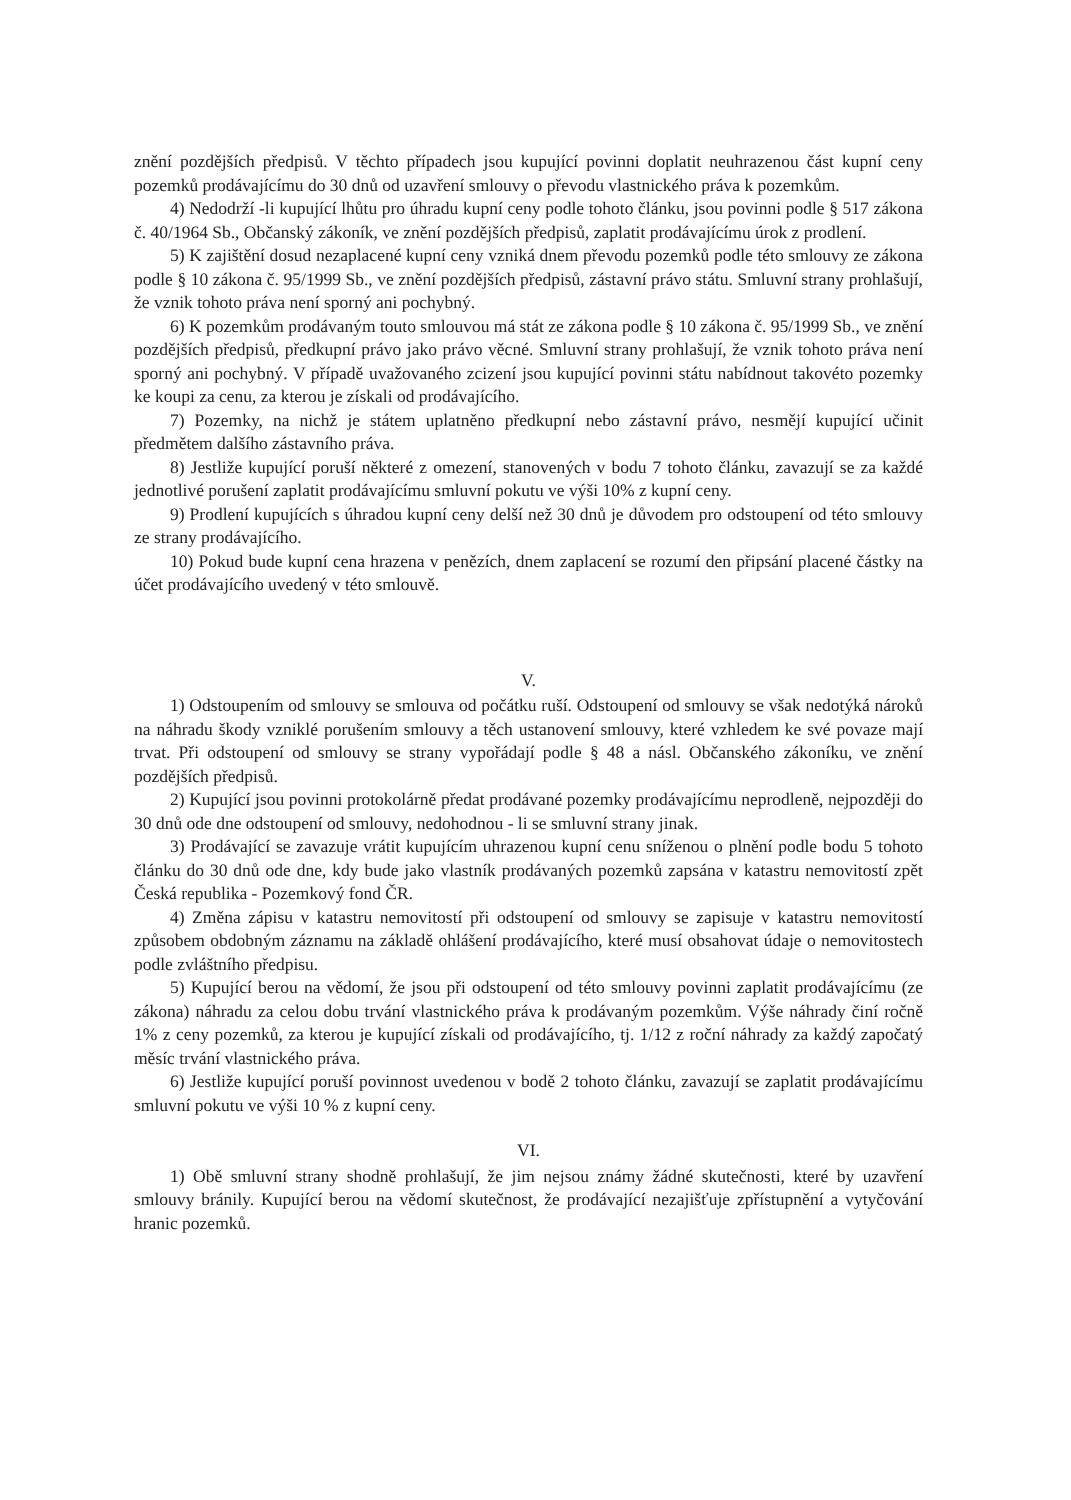znění pozdějších předpisů. V těchto případech jsou kupující povinni doplatit neuhrazenou část kupní ceny pozemků prodávajícímu do 30 dnů od uzavření smlouvy o převodu vlastnického práva k pozemkům.
4) Nedodrží -li kupující lhůtu pro úhradu kupní ceny podle tohoto článku, jsou povinni podle § 517 zákona č. 40/1964 Sb., Občanský zákoník, ve znění pozdějších předpisů, zaplatit prodávajícímu úrok z prodlení.
5) K zajištění dosud nezaplacené kupní ceny vzniká dnem převodu pozemků podle této smlouvy ze zákona podle § 10 zákona č. 95/1999 Sb., ve znění pozdějších předpisů, zástavní právo státu. Smluvní strany prohlašují, že vznik tohoto práva není sporný ani pochybný.
6) K pozemkům prodávaným touto smlouvou má stát ze zákona podle § 10 zákona č. 95/1999 Sb., ve znění pozdějších předpisů, předkupní právo jako právo věcné. Smluvní strany prohlašují, že vznik tohoto práva není sporný ani pochybný. V případě uvažovaného zcizení jsou kupující povinni státu nabídnout takovéto pozemky ke koupi za cenu, za kterou je získali od prodávajícího.
7) Pozemky, na nichž je státem uplatněno předkupní nebo zástavní právo, nesmějí kupující učinit předmětem dalšího zástavního práva.
8) Jestliže kupující poruší některé z omezení, stanovených v bodu 7 tohoto článku, zavazují se za každé jednotlivé porušení zaplatit prodávajícímu smluvní pokutu ve výši 10% z kupní ceny.
9) Prodlení kupujících s úhradou kupní ceny delší než 30 dnů je důvodem pro odstoupení od této smlouvy ze strany prodávajícího.
10) Pokud bude kupní cena hrazena v penězích, dnem zaplacení se rozumí den připsání placené částky na účet prodávajícího uvedený v této smlouvě.
V.
1) Odstoupením od smlouvy se smlouva od počátku ruší. Odstoupení od smlouvy se však nedotýká nároků na náhradu škody vzniklé porušením smlouvy a těch ustanovení smlouvy, které vzhledem ke své povaze mají trvat. Při odstoupení od smlouvy se strany vypořádají podle § 48 a násl. Občanského zákoníku, ve znění pozdějších předpisů.
2) Kupující jsou povinni protokolárně předat prodávané pozemky prodávajícímu neprodleně, nejpozději do 30 dnů ode dne odstoupení od smlouvy, nedohodnou - li se smluvní strany jinak.
3) Prodávající se zavazuje vrátit kupujícím uhrazenou kupní cenu sníženou o plnění podle bodu 5 tohoto článku do 30 dnů ode dne, kdy bude jako vlastník prodávaných pozemků zapsána v katastru nemovitostí zpět Česká republika - Pozemkový fond ČR.
4) Změna zápisu v katastru nemovitostí při odstoupení od smlouvy se zapisuje v katastru nemovitostí způsobem obdobným záznamu na základě ohlášení prodávajícího, které musí obsahovat údaje o nemovitostech podle zvláštního předpisu.
5) Kupující berou na vědomí, že jsou při odstoupení od této smlouvy povinni zaplatit prodávajícímu (ze zákona) náhradu za celou dobu trvání vlastnického práva k prodávaným pozemkům. Výše náhrady činí ročně 1% z ceny pozemků, za kterou je kupující získali od prodávajícího, tj. 1/12 z roční náhrady za každý započatý měsíc trvání vlastnického práva.
6) Jestliže kupující poruší povinnost uvedenou v bodě 2 tohoto článku, zavazují se zaplatit prodávajícímu smluvní pokutu ve výši 10 % z kupní ceny.
VI.
1) Obě smluvní strany shodně prohlašují, že jim nejsou známy žádné skutečnosti, které by uzavření smlouvy bránily. Kupující berou na vědomí skutečnost, že prodávající nezajišťuje zpřístupnění a vytyčování hranic pozemků.